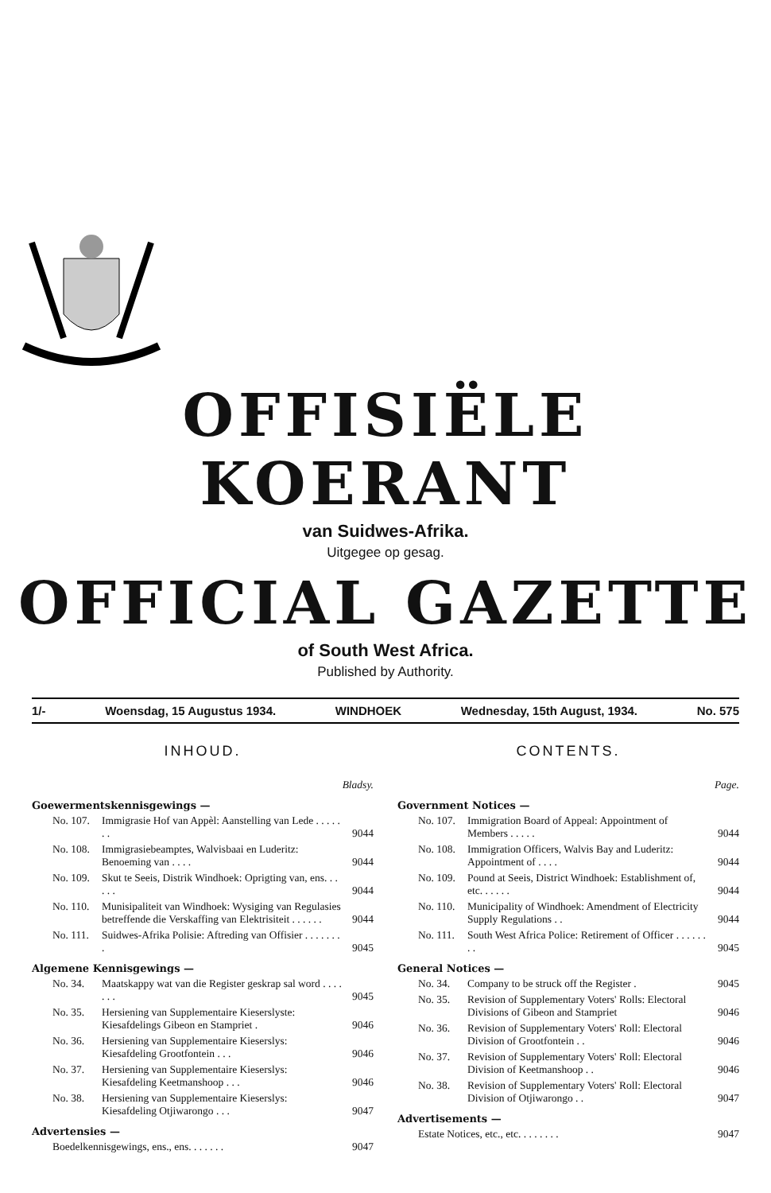OFFISIËLE KOERANT
van Suidwes-Afrika.
Uitgegee op gesag.
OFFICIAL GAZETTE
of South West Africa.
Published by Authority.
1/- Woensdag, 15 Augustus 1934. WINDHOEK Wednesday, 15th August, 1934. No. 575
INHOUD.
| | | Bladsy. |
| Goewermentskennisgewings — | | |
| No. 107. | Immigrasie Hof van Appèl: Aanstelling van Lede . . . . . . . | 9044 |
| No. 108. | Immigrasiebeamptes, Walvisbaai en Luderitz: Benoeming van . . . . | 9044 |
| No. 109. | Skut te Seeis, Distrik Windhoek: Oprigting van, ens. . . . . . | 9044 |
| No. 110. | Munisipaliteit van Windhoek: Wysiging van Regulasies betreffende die Verskaffing van Elektrisiteit . . . . . . | 9044 |
| No. 111. | Suidwes-Afrika Polisie: Aftreding van Offisier . . . . . . . . | 9045 |
| Algemene Kennisgewings — | | |
| No. 34. | Maatskappy wat van die Register geskrap sal word . . . . . . . | 9045 |
| No. 35. | Hersiening van Supplementaire Kieserslyste: Kiesafdelings Gibeon en Stampriet . | 9046 |
| No. 36. | Hersiening van Supplementaire Kieserslys: Kiesafdeling Grootfontein . . . | 9046 |
| No. 37. | Hersiening van Supplementaire Kieserslys: Kiesafdeling Keetmanshoop . . . | 9046 |
| No. 38. | Hersiening van Supplementaire Kieserslys: Kiesafdeling Otjiwarongo . . . | 9047 |
| Advertensies — | | |
| Boedelkennisgewings, ens., ens. . . . . . . | | 9047 |
CONTENTS.
| | | Page. |
| Government Notices — | | |
| No. 107. | Immigration Board of Appeal: Appointment of Members . . . . . | 9044 |
| No. 108. | Immigration Officers, Walvis Bay and Luderitz: Appointment of . . . . | 9044 |
| No. 109. | Pound at Seeis, District Windhoek: Establishment of, etc. . . . . . | 9044 |
| No. 110. | Municipality of Windhoek: Amendment of Electricity Supply Regulations . . | 9044 |
| No. 111. | South West Africa Police: Retirement of Officer . . . . . . . . | 9045 |
| General Notices — | | |
| No. 34. | Company to be struck off the Register . | 9045 |
| No. 35. | Revision of Supplementary Voters' Rolls: Electoral Divisions of Gibeon and Stampriet | 9046 |
| No. 36. | Revision of Supplementary Voters' Roll: Electoral Division of Grootfontein . . | 9046 |
| No. 37. | Revision of Supplementary Voters' Roll: Electoral Division of Keetmanshoop . . | 9046 |
| No. 38. | Revision of Supplementary Voters' Roll: Electoral Division of Otjiwarongo . . | 9047 |
| Advertisements — | | |
| Estate Notices, etc., etc. . . . . . . . | | 9047 |